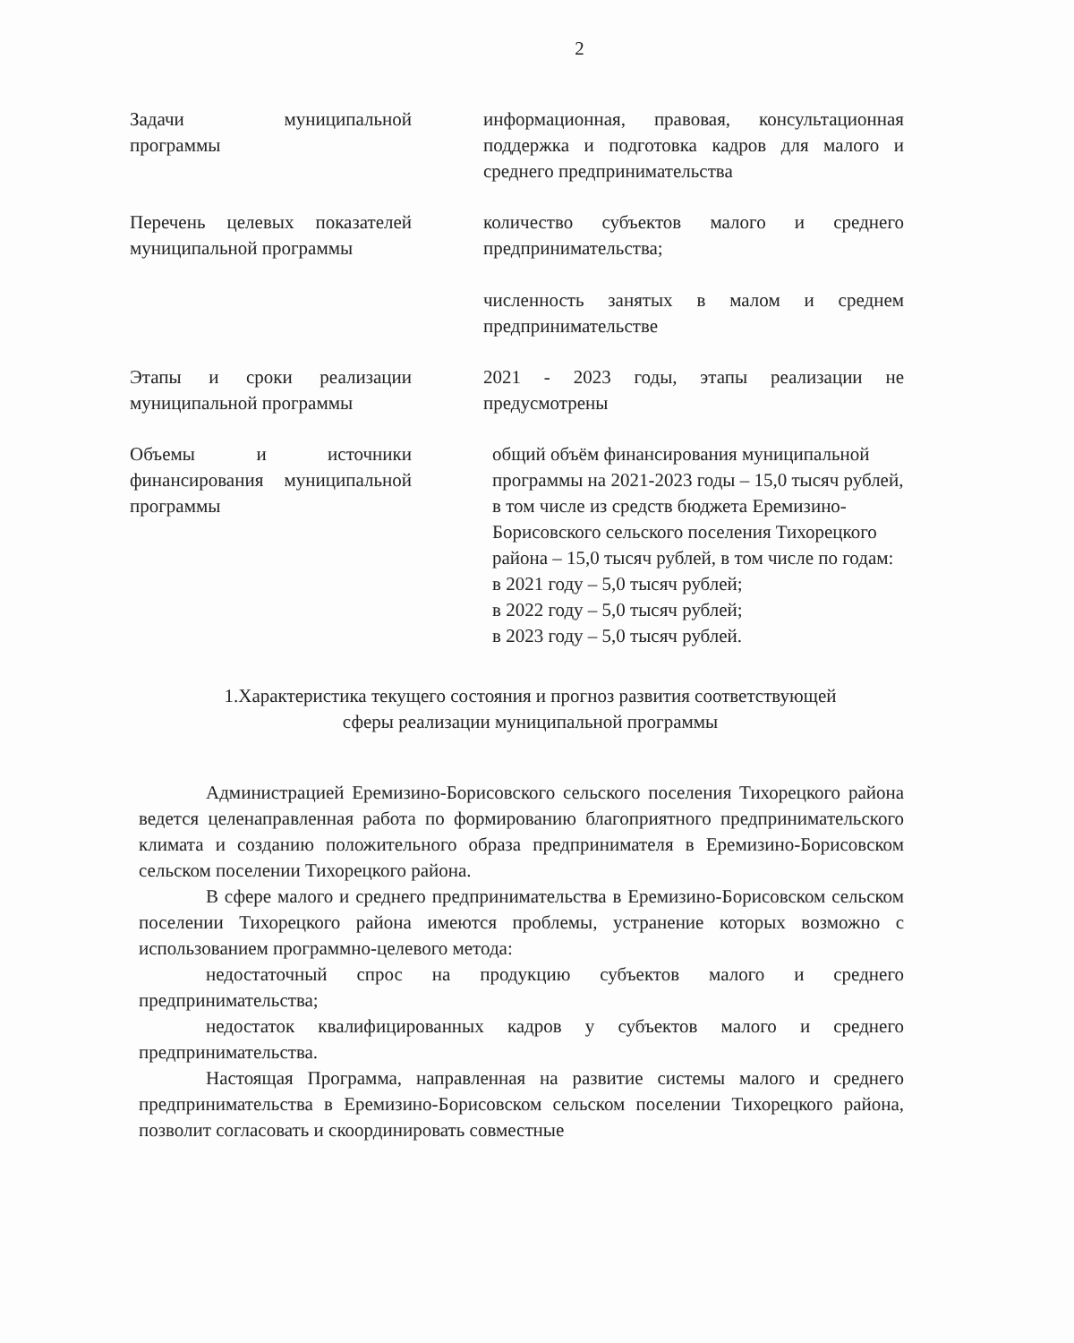2
| Задачи муниципальной программы | информационная, правовая, консультационная поддержка и подготовка кадров для малого и среднего предпринимательства |
| Перечень целевых показателей муниципальной программы | количество субъектов малого и среднего предпринимательства; численность занятых в малом и среднем предпринимательстве |
| Этапы и сроки реализации муниципальной программы | 2021 - 2023 годы, этапы реализации не предусмотрены |
| Объемы и источники финансирования муниципальной программы | общий объём финансирования муниципальной программы на 2021-2023 годы – 15,0 тысяч рублей, в том числе из средств бюджета Еремизино-Борисовского сельского поселения Тихорецкого района – 15,0 тысяч рублей, в том числе по годам: в 2021 году – 5,0 тысяч рублей; в 2022 году – 5,0 тысяч рублей; в 2023 году – 5,0 тысяч рублей. |
1.Характеристика текущего состояния и прогноз развития соответствующей
сферы реализации муниципальной программы
Администрацией Еремизино-Борисовского сельского поселения Тихорецкого района ведется целенаправленная работа по формированию благоприятного предпринимательского климата и созданию положительного образа предпринимателя в Еремизино-Борисовском сельском поселении Тихорецкого района.
В сфере малого и среднего предпринимательства в Еремизино-Борисовском сельском поселении Тихорецкого района имеются проблемы, устранение которых возможно с использованием программно-целевого метода:
недостаточный спрос на продукцию субъектов малого и среднего предпринимательства;
недостаток квалифицированных кадров у субъектов малого и среднего предпринимательства.
Настоящая Программа, направленная на развитие системы малого и среднего предпринимательства в Еремизино-Борисовском сельском поселении Тихорецкого района, позволит согласовать и скоординировать совместные